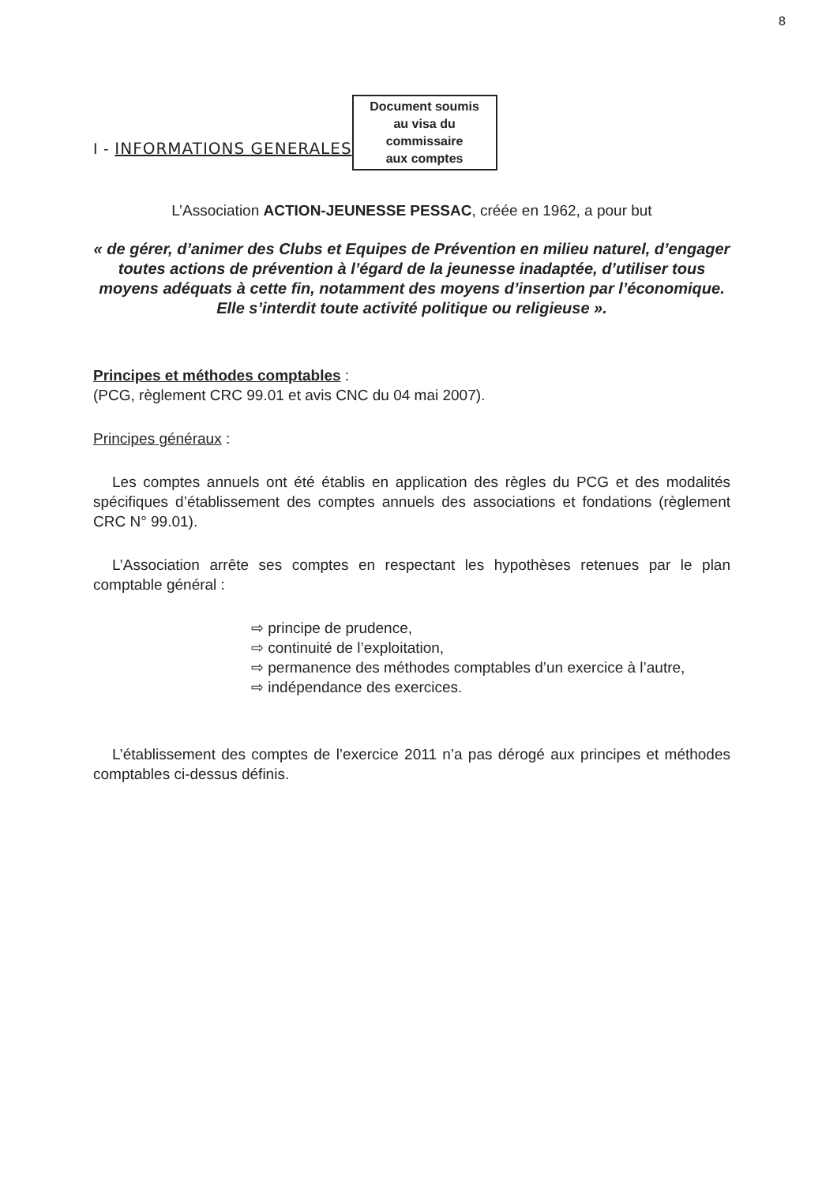8
I - INFORMATIONS GENERALES
Document soumis
au visa du commissaire
aux comptes
L’Association ACTION-JEUNESSE PESSAC, créée en 1962, a pour but
« de gérer, d’animer des Clubs et Equipes de Prévention en milieu naturel, d’engager toutes actions de prévention à l’égard de la jeunesse inadaptée, d’utiliser tous moyens adéquats à cette fin, notamment des moyens d’insertion par l’économique. Elle s’interdit toute activité politique ou religieuse ».
Principes et méthodes comptables :
(PCG, règlement CRC 99.01 et avis CNC du 04 mai 2007).
Principes généraux :
Les comptes annuels ont été établis en application des règles du PCG et des modalités spécifiques d’établissement des comptes annuels des associations et fondations (règlement CRC N° 99.01).
L’Association arrête ses comptes en respectant les hypothèses retenues par le plan comptable général :
⇨ principe de prudence,
⇨ continuité de l’exploitation,
⇨ permanence des méthodes comptables d’un exercice à l’autre,
⇨ indépendance des exercices.
L’établissement des comptes de l’exercice 2011 n’a pas dérogé aux principes et méthodes comptables ci-dessus définis.